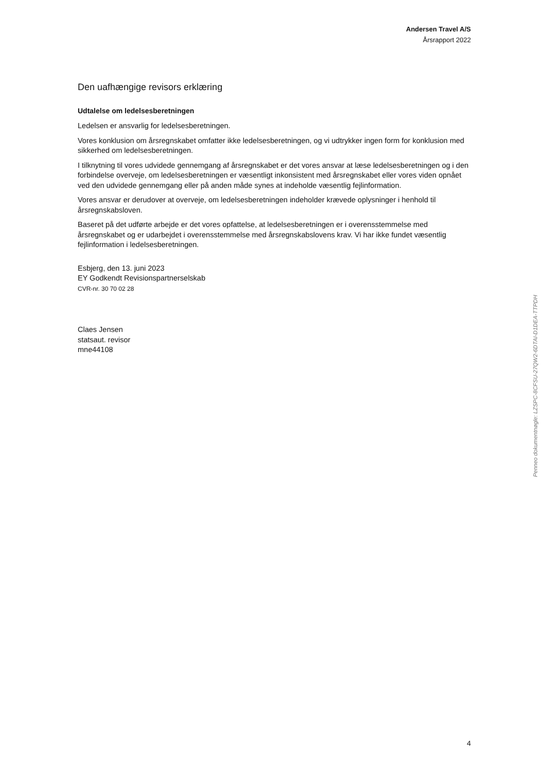Andersen Travel A/S
Årsrapport 2022
Den uafhængige revisors erklæring
Udtalelse om ledelsesberetningen
Ledelsen er ansvarlig for ledelsesberetningen.
Vores konklusion om årsregnskabet omfatter ikke ledelsesberetningen, og vi udtrykker ingen form for konklusion med sikkerhed om ledelsesberetningen.
I tilknytning til vores udvidede gennemgang af årsregnskabet er det vores ansvar at læse ledelsesberetningen og i den forbindelse overveje, om ledelsesberetningen er væsentligt inkonsistent med årsregnskabet eller vores viden opnået ved den udvidede gennemgang eller på anden måde synes at indeholde væsentlig fejlinformation.
Vores ansvar er derudover at overveje, om ledelsesberetningen indeholder krævede oplysninger i henhold til årsregnskabsloven.
Baseret på det udførte arbejde er det vores opfattelse, at ledelsesberetningen er i overensstemmelse med årsregnskabet og er udarbejdet i overensstemmelse med årsregnskabslovens krav. Vi har ikke fundet væsentlig fejlinformation i ledelsesberetningen.
Esbjerg, den 13. juni 2023
EY Godkendt Revisionspartnerselskab
CVR-nr. 30 70 02 28
Claes Jensen
statsaut. revisor
mne44108
Penneo dokumentnøgle: LZSPC-8CFSU-27QW2-6DTAI-D1DEA-TTPDH
4